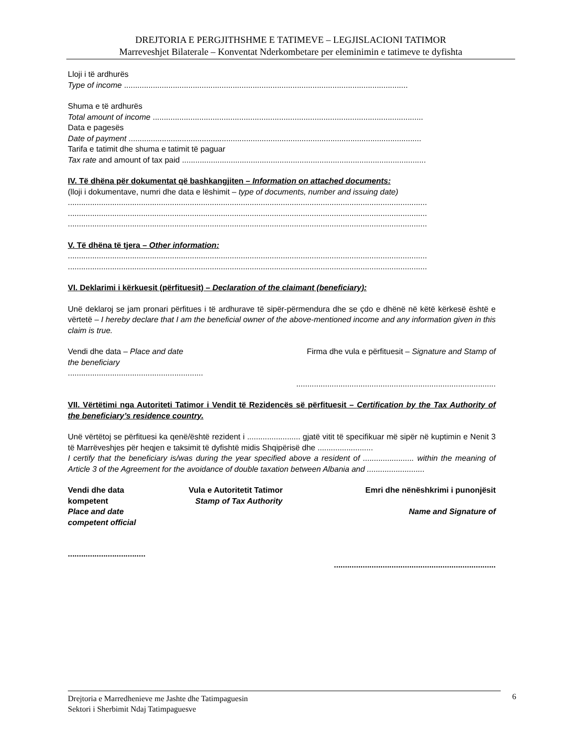DREJTORIA E PERGJITHSHME E TATIMEVE – LEGJISLACIONI TATIMOR
Marreveshjet Bilaterale – Konventat Nderkombetare per eleminimin e tatimeve te dyfishta
Lloji i të ardhurës
Type of income ................................................................................................................................
Shuma e të ardhurës
Total amount of income ..........................................................................................................................
Data e pagesës
Date of payment ....................................................................................................................................
Tarifa e tatimit dhe shuma e tatimit të paguar
Tax rate and amount of tax paid ..............................................................................................................
IV. Të dhëna për dokumentat që bashkangjiten – Information on attached documents:
(lloji i dokumentave, numri dhe data e lëshimit – type of documents, number and issuing date)
..................................................................................................................................................................
..................................................................................................................................................................
..................................................................................................................................................................
V. Të dhëna të tjera – Other information:
..................................................................................................................................................................
..................................................................................................................................................................
VI. Deklarimi i kërkuesit (përfituesit) – Declaration of the claimant (beneficiary):
Unë deklaroj se jam pronari përfitues i të ardhurave të sipër-përmendura dhe se çdo e dhënë në këtë kërkesë është e vërtetë – I hereby declare that I am the beneficial owner of the above-mentioned income and any information given in this claim is true.
Vendi dhe data – Place and date Firma dhe vula e përfituesit – Signature and Stamp of
the beneficiary
.............................................................
..........................................................................................
VII. Vërtëtimi nga Autoriteti Tatimor i Vendit të Rezidencës së përfituesit – Certification by the Tax Authority of the beneficiary’s residence country.
Unë vërtëtoj se përfituesi ka qenë/është rezident i ........................ gjatë vitit të specifikuar më sipër në kuptimin e Nenit 3 të Marrëveshjes për heqjen e taksimit të dyfishtë midis Shqipërisë dhe .........................
I certify that the beneficiary is/was during the year specified above a resident of ....................... within the meaning of Article 3 of the Agreement for the avoidance of double taxation between Albania and ..........................
Vendi dhe data
kompetent
Place and date
competent official
Vula e Autoritetit Tatimor
Stamp of Tax Authority
Emri dhe nënëshkrimi i punonjësit
Name and Signature of
...................................
.........................................................................
Drejtoria e Marredhenieve me Jashte dhe Tatimpaguesin
Sektori i Sherbimit Ndaj Tatimpaguesve
6